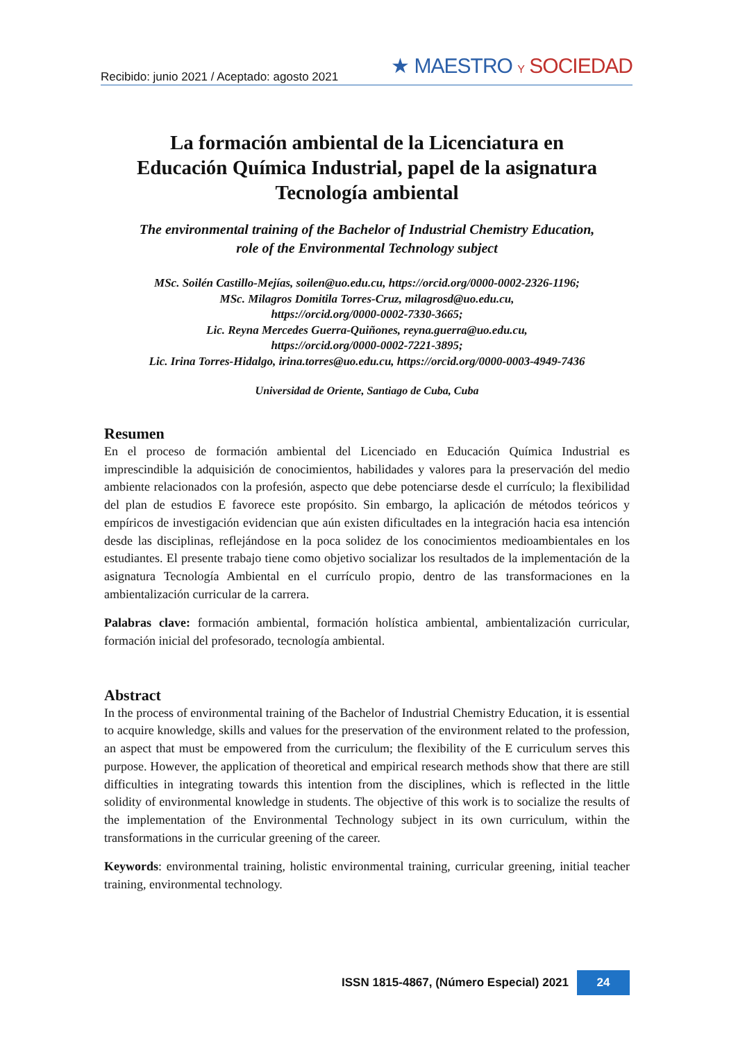Recibido: junio 2021 / Aceptado: agosto 2021 ★ MAESTRO Y SOCIEDAD
La formación ambiental de la Licenciatura en Educación Química Industrial, papel de la asignatura Tecnología ambiental
The environmental training of the Bachelor of Industrial Chemistry Education,
role of the Environmental Technology subject
MSc. Soilén Castillo-Mejías, soilen@uo.edu.cu, https://orcid.org/0000-0002-2326-1196;
MSc. Milagros Domitila Torres-Cruz, milagrosd@uo.edu.cu,
https://orcid.org/0000-0002-7330-3665;
Lic. Reyna Mercedes Guerra-Quiñones, reyna.guerra@uo.edu.cu,
https://orcid.org/0000-0002-7221-3895;
Lic. Irina Torres-Hidalgo, irina.torres@uo.edu.cu, https://orcid.org/0000-0003-4949-7436
Universidad de Oriente, Santiago de Cuba, Cuba
Resumen
En el proceso de formación ambiental del Licenciado en Educación Química Industrial es imprescindible la adquisición de conocimientos, habilidades y valores para la preservación del medio ambiente relacionados con la profesión, aspecto que debe potenciarse desde el currículo; la flexibilidad del plan de estudios E favorece este propósito. Sin embargo, la aplicación de métodos teóricos y empíricos de investigación evidencian que aún existen dificultades en la integración hacia esa intención desde las disciplinas, reflejándose en la poca solidez de los conocimientos medioambientales en los estudiantes. El presente trabajo tiene como objetivo socializar los resultados de la implementación de la asignatura Tecnología Ambiental en el currículo propio, dentro de las transformaciones en la ambientalización curricular de la carrera.
Palabras clave: formación ambiental, formación holística ambiental, ambientalización curricular, formación inicial del profesorado, tecnología ambiental.
Abstract
In the process of environmental training of the Bachelor of Industrial Chemistry Education, it is essential to acquire knowledge, skills and values for the preservation of the environment related to the profession, an aspect that must be empowered from the curriculum; the flexibility of the E curriculum serves this purpose. However, the application of theoretical and empirical research methods show that there are still difficulties in integrating towards this intention from the disciplines, which is reflected in the little solidity of environmental knowledge in students. The objective of this work is to socialize the results of the implementation of the Environmental Technology subject in its own curriculum, within the transformations in the curricular greening of the career.
Keywords: environmental training, holistic environmental training, curricular greening, initial teacher training, environmental technology.
ISSN 1815-4867, (Número Especial) 2021 24